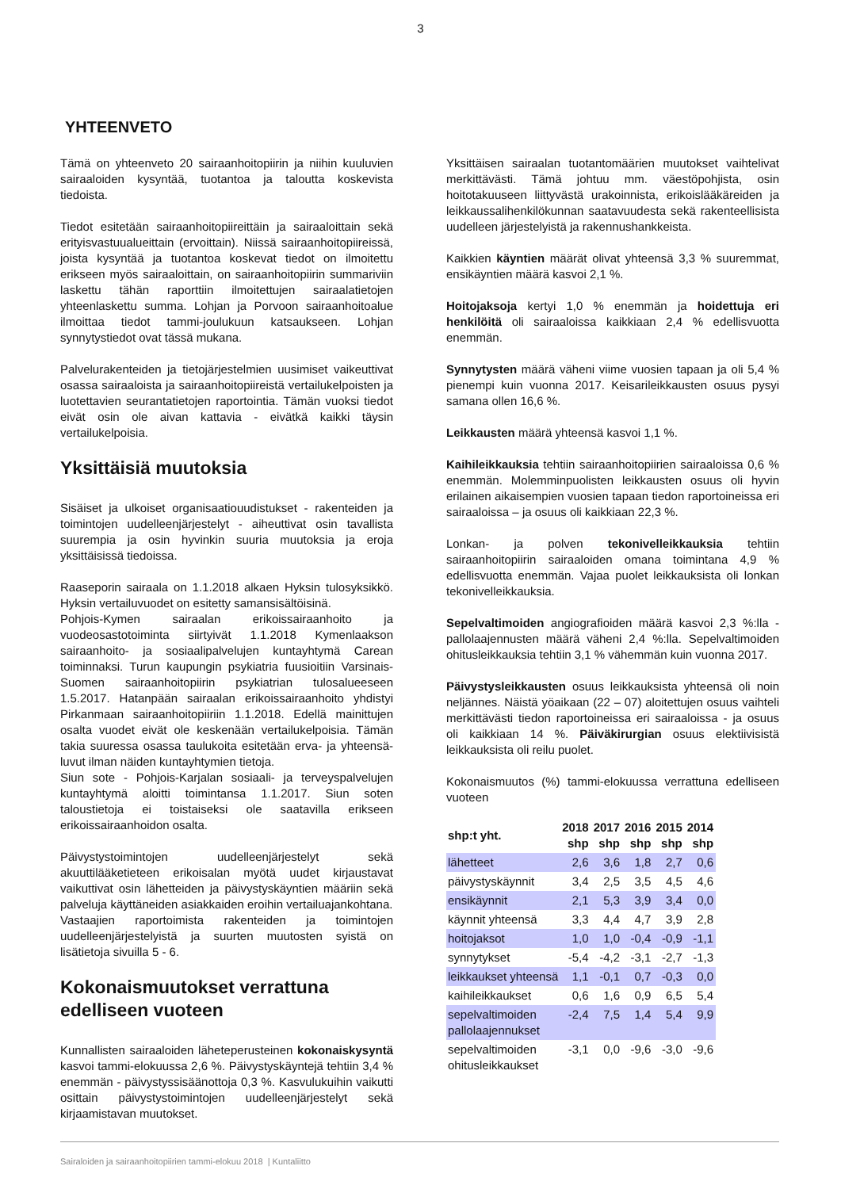3
YHTEENVETO
Tämä on yhteenveto 20 sairaanhoitopiirin ja niihin kuuluvien sairaaloiden kysyntää, tuotantoa ja taloutta koskevista tiedoista.
Tiedot esitetään sairaanhoitopiireittäin ja sairaaloittain sekä erityisvastuualueittain (ervoittain). Niissä sairaanhoitopiireissä, joista kysyntää ja tuotantoa koskevat tiedot on ilmoitettu erikseen myös sairaaloittain, on sairaanhoitopiirin summariviin laskettu tähän raporttiin ilmoitettujen sairaalatietojen yhteenlaskettu summa. Lohjan ja Porvoon sairaanhoitoalue ilmoittaa tiedot tammi-joulukuun katsaukseen. Lohjan synnytystiedot ovat tässä mukana.
Palvelurakenteiden ja tietojärjestelmien uusimiset vaikeuttivat osassa sairaaloista ja sairaanhoitopiireistä vertailukelpoisten ja luotettavien seurantatietojen raportointia. Tämän vuoksi tiedot eivät osin ole aivan kattavia - eivätkä kaikki täysin vertailukelpoisia.
Yksittäisiä muutoksia
Sisäiset ja ulkoiset organisaatiouudistukset - rakenteiden ja toimintojen uudelleenjärjestelyt - aiheuttivat osin tavallista suurempia ja osin hyvinkin suuria muutoksia ja eroja yksittäisissä tiedoissa.
Raaseporin sairaala on 1.1.2018 alkaen Hyksin tulosyksikkö. Hyksin vertailuvuodet on esitetty samansisältöisinä.
Pohjois-Kymen sairaalan erikoissairaanhoito ja vuodeosastotoiminta siirtyivät 1.1.2018 Kymenlaakson sairaanhoito- ja sosiaalipalvelujen kuntayhtymä Carean toiminnaksi. Turun kaupungin psykiatria fuusioitiin Varsinais-Suomen sairaanhoitopiirin psykiatrian tulosalueeseen 1.5.2017. Hatanpään sairaalan erikoissairaanhoito yhdistyi Pirkanmaan sairaanhoitopiiriin 1.1.2018. Edellä mainittujen osalta vuodet eivät ole keskenään vertailukelpoisia. Tämän takia suuressa osassa taulukoita esitetään erva- ja yhteensä-luvut ilman näiden kuntayhtymien tietoja.
Siun sote - Pohjois-Karjalan sosiaali- ja terveyspalvelujen kuntayhtymä aloitti toimintansa 1.1.2017. Siun soten taloustietoja ei toistaiseksi ole saatavilla erikseen erikoissairaanhoidon osalta.
Päivystystoimintojen uudelleenjärjestelyt sekä akuuttilääketieteen erikoisalan myötä uudet kirjaustavat vaikuttivat osin lähetteiden ja päivystyskäyntien määriin sekä palveluja käyttäneiden asiakkaiden eroihin vertailuajankohtana.
Vastaajien raportoimista rakenteiden ja toimintojen uudelleenjärjestelyistä ja suurten muutosten syistä on lisätietoja sivuilla 5 - 6.
Kokonaismuutokset verrattuna edelliseen vuoteen
Kunnallisten sairaaloiden läheteperusteinen kokonaiskysyntä kasvoi tammi-elokuussa 2,6 %. Päivystyskäyntejä tehtiin 3,4 % enemmän - päivystyssisäänottoja 0,3 %. Kasvulukuihin vaikutti osittain päivystystoimintojen uudelleenjärjestelyt sekä kirjaamistavan muutokset.
Yksittäisen sairaalan tuotantomäärien muutokset vaihtelivat merkittävästi. Tämä johtuu mm. väestöpohjista, osin hoitotakuuseen liittyvästä urakoinnista, erikoislääkäreiden ja leikkaussalihenkilökunnan saatavuudesta sekä rakenteellisista uudelleen järjestelyistä ja rakennushankkeista.
Kaikkien käyntien määrät olivat yhteensä 3,3 % suuremmat, ensikäyntien määrä kasvoi 2,1 %.
Hoitojaksoja kertyi 1,0 % enemmän ja hoidettuja eri henkilöitä oli sairaaloissa kaikkiaan 2,4 % edellisvuotta enemmän.
Synnytysten määrä väheni viime vuosien tapaan ja oli 5,4 % pienempi kuin vuonna 2017. Keisarileikkausten osuus pysyi samana ollen 16,6 %.
Leikkausten määrä yhteensä kasvoi 1,1 %.
Kaihileikkauksia tehtiin sairaanhoitopiirien sairaaloissa 0,6 % enemmän. Molemminpuolisten leikkausten osuus oli hyvin erilainen aikaisempien vuosien tapaan tiedon raportoineissa eri sairaaloissa – ja osuus oli kaikkiaan 22,3 %.
Lonkan- ja polven tekonivelleikkauksia tehtiin sairaanhoitopiirin sairaaloiden omana toimintana 4,9 % edellisvuotta enemmän. Vajaa puolet leikkauksista oli lonkan tekonivelleikkauksia.
Sepelvaltimoiden angiografioiden määrä kasvoi 2,3 %:lla - pallolaajennusten määrä väheni 2,4 %:lla. Sepelvaltimoiden ohitusleikkauksia tehtiin 3,1 % vähemmän kuin vuonna 2017.
Päivystysleikkausten osuus leikkauksista yhteensä oli noin neljännes. Näistä yöaikaan (22 – 07) aloitettujen osuus vaihteli merkittävästi tiedon raportoineissa eri sairaaloissa - ja osuus oli kaikkiaan 14 %. Päiväkirurgian osuus elektiivisistä leikkauksista oli reilu puolet.
Kokonaismuutos (%) tammi-elokuussa verrattuna edelliseen vuoteen
| shp:t yht. | 2018 shp | 2017 shp | 2016 shp | 2015 shp | 2014 shp |
| --- | --- | --- | --- | --- | --- |
| lähetteet | 2,6 | 3,6 | 1,8 | 2,7 | 0,6 |
| päivystyskäynnit | 3,4 | 2,5 | 3,5 | 4,5 | 4,6 |
| ensikäynnit | 2,1 | 5,3 | 3,9 | 3,4 | 0,0 |
| käynnit yhteensä | 3,3 | 4,4 | 4,7 | 3,9 | 2,8 |
| hoitojaksot | 1,0 | 1,0 | -0,4 | -0,9 | -1,1 |
| synnytykset | -5,4 | -4,2 | -3,1 | -2,7 | -1,3 |
| leikkaukset yhteensä | 1,1 | -0,1 | 0,7 | -0,3 | 0,0 |
| kaihileikkaukset | 0,6 | 1,6 | 0,9 | 6,5 | 5,4 |
| sepelvaltimoiden pallolaajennukset | -2,4 | 7,5 | 1,4 | 5,4 | 9,9 |
| sepelvaltimoiden ohitusleikkaukset | -3,1 | 0,0 | -9,6 | -3,0 | -9,6 |
Sairaloiden ja sairaanhoitopiirien tammi-elokuu 2018 | Kuntaliitto